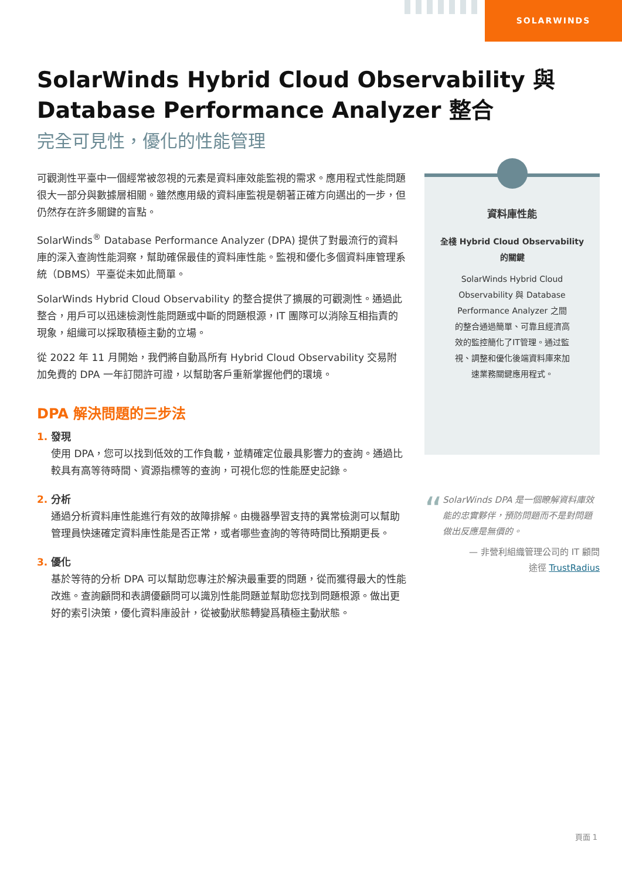SOLARWINDS
SolarWinds Hybrid Cloud Observability 與 Database Performance Analyzer 整合
完全可見性，優化的性能管理
可觀測性平臺中一個經常被忽視的元素是資料庫效能監視的需求。應用程式性能問題很大一部分與數據層相關。雖然應用級的資料庫監視是朝著正確方向邁出的一步，但仍然存在許多關鍵的盲點。
SolarWinds<sup>®</sup> Database Performance Analyzer (DPA) 提供了對最流行的資料庫的深入查詢性能洞察，幫助確保最佳的資料庫性能。監視和優化多個資料庫管理系統（DBMS）平臺從未如此簡單。
SolarWinds Hybrid Cloud Observability 的整合提供了擴展的可觀測性。通過此整合，用戶可以迅速檢測性能問題或中斷的問題根源，IT 團隊可以消除互相指責的現象，組織可以採取積極主動的立場。
從 2022 年 11 月開始，我們將自動爲所有 Hybrid Cloud Observability 交易附加免費的 DPA 一年訂閱許可證，以幫助客戶重新掌握他們的環境。
DPA 解決問題的三步法
1. 發現
使用 DPA，您可以找到低效的工作負載，並精確定位最具影響力的查詢。通過比較具有高等待時間、資源指標等的查詢，可視化您的性能歷史記錄。
2. 分析
通過分析資料庫性能進行有效的故障排解。由機器學習支持的異常檢測可以幫助管理員快速確定資料庫性能是否正常，或者哪些查詢的等待時間比預期更長。
3. 優化
基於等待的分析 DPA 可以幫助您專注於解決最重要的問題，從而獲得最大的性能改進。查詢顧問和表調優顧問可以識別性能問題並幫助您找到問題根源。做出更好的索引決策，優化資料庫設計，從被動狀態轉變爲積極主動狀態。
資料庫性能
全棧 Hybrid Cloud Observability 的關鍵
SolarWinds Hybrid Cloud Observability 與 Database Performance Analyzer 之間的整合通過簡單、可靠且經濟高效的監控簡化了IT管理。通过監視、調整和優化後端資料庫來加速業務關鍵應用程式。
“SolarWinds DPA 是一個瞭解資料庫效能的忠實夥伴，預防問題而不是對問題做出反應是無價的。
— 非營利組織管理公司的 IT 顧問
途徑 TrustRadius
頁面 1